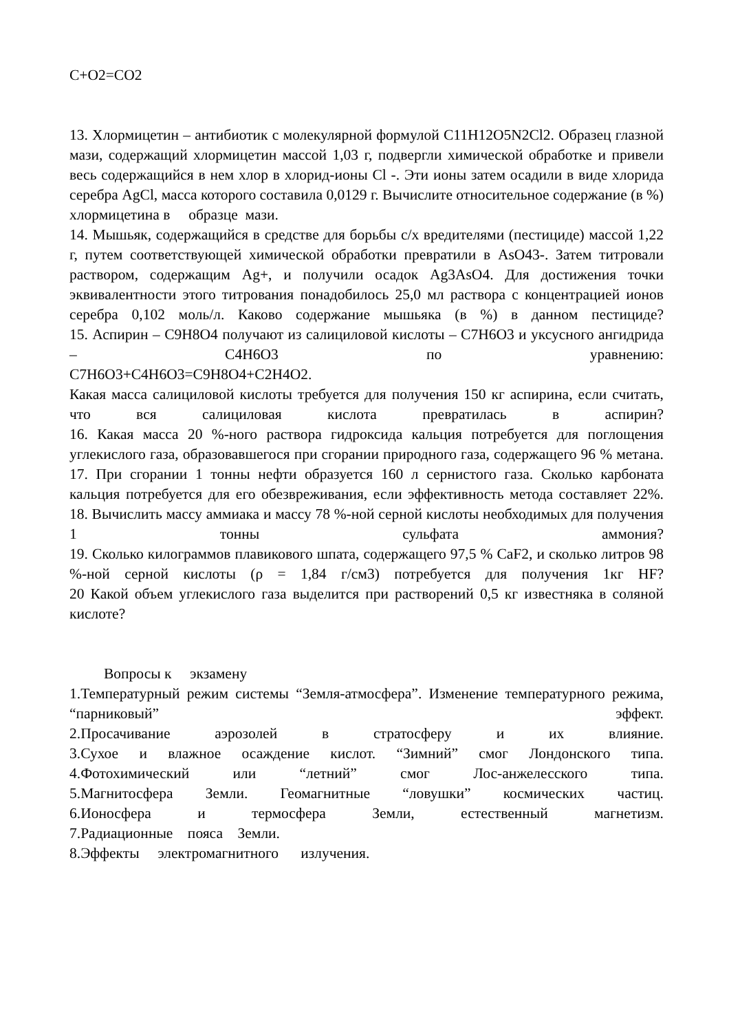C+O2=CO2
13. Хлормицетин – антибиотик с молекулярной формулой C11H12O5N2Cl2. Образец глазной мази, содержащий хлормицетин массой 1,03 г, подвергли химической обработке и привели весь содержащийся в нем хлор в хлорид-ионы Cl -. Эти ионы затем осадили в виде хлорида серебра AgCl, масса которого составила 0,0129 г. Вычислите относительное содержание (в %) хлормицетина в образце мази.
14. Мышьяк, содержащийся в средстве для борьбы с/х вредителями (пестициде) массой 1,22 г, путем соответствующей химической обработки превратили в AsO43-. Затем титровали раствором, содержащим Ag+, и получили осадок Ag3AsO4. Для достижения точки эквивалентности этого титрования понадобилось 25,0 мл раствора с концентрацией ионов серебра 0,102 моль/л. Каково содержание мышьяка (в %) в данном пестициде?
15. Аспирин – C9H8O4 получают из салициловой кислоты – C7H6O3 и уксусного ангидрида – C4H6O3 по уравнению:
C7H6O3+C4H6O3=C9H8O4+C2H4O2.
Какая масса салициловой кислоты требуется для получения 150 кг аспирина, если считать, что вся салициловая кислота превратилась в аспирин?
16. Какая масса 20 %-ного раствора гидроксида кальция потребуется для поглощения углекислого газа, образовавшегося при сгорании природного газа, содержащего 96 % метана.
17. При сгорании 1 тонны нефти образуется 160 л сернистого газа. Сколько карбоната кальция потребуется для его обезвреживания, если эффективность метода составляет 22%.
18. Вычислить массу аммиака и массу 78 %-ной серной кислоты необходимых для получения 1 тонны сульфата аммония?
19. Сколько килограммов плавикового шпата, содержащего 97,5 % CaF2, и сколько литров 98 %-ной серной кислоты (ρ = 1,84 г/см3) потребуется для получения 1кг HF?
20 Какой объем углекислого газа выделится при растворений 0,5 кг известняка в соляной кислоте?
Вопросы к экзамену
1.Температурный режим системы “Земля-атмосфера”. Изменение температурного режима, “парниковый” эффект.
2.Просачивание аэрозолей в стратосферу и их влияние.
3.Сухое и влажное осаждение кислот. “Зимний” смог Лондонского типа.
4.Фотохимический или “летний” смог Лос-анжелесского типа.
5.Магнитосфера Земли. Геомагнитные “ловушки” космических частиц.
6.Ионосфера и термосфера Земли, естественный магнетизм.
7.Радиационные пояса Земли.
8.Эффекты электромагнитного излучения.